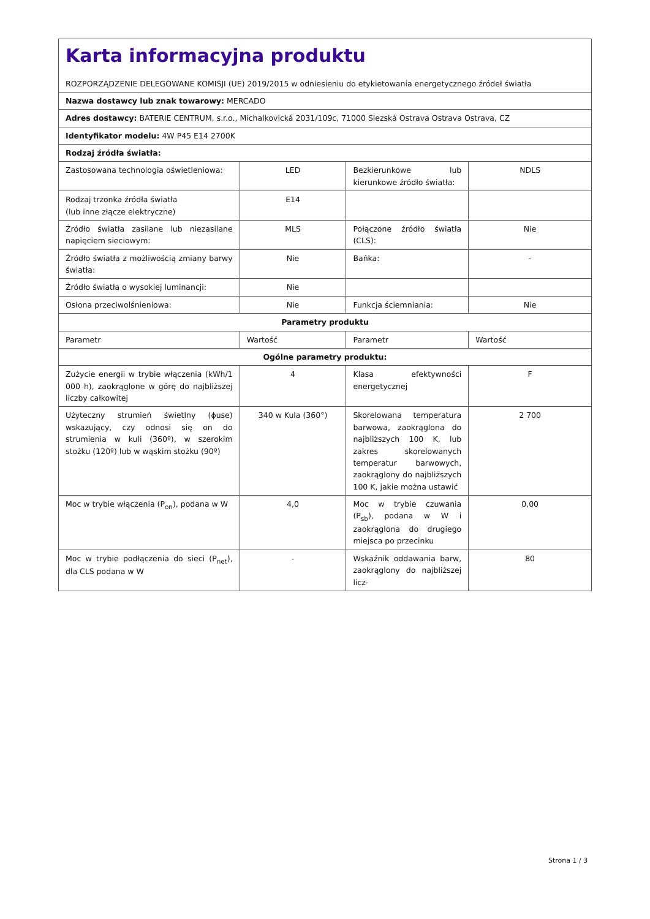| Karta informacyjna produktu ROZPORZĄDZENIE DELEGOWANE KOMISJI (UE) 2019/2015 w odniesieniu do etykietowania energetycznego źródeł światła | | | |
| Nazwa dostawcy lub znak towarowy: MERCADO | | | |
| Adres dostawcy: BATERIE CENTRUM, s.r.o., Michalkovická 2031/109c, 71000 Slezská Ostrava Ostrava Ostrava, CZ | | | |
| Identyfikator modelu: 4W P45 E14 2700K | | | |
| Rodzaj źródła światła: | | | |
| Zastosowana technologia oświetleniowa: | LED | Bezkierunkowe lub kierunkowe źródło światła: | NDLS |
| Rodzaj trzonka źródła światła (lub inne złącze elektryczne) | E14 | | |
| Źródło światła zasilane lub niezasilane napięciem sieciowym: | MLS | Połączone źródło światła (CLS): | Nie |
| Źródło światła z możliwością zmiany barwy światła: | Nie | Bańka: | - |
| Źródło światła o wysokiej luminancji: | Nie | | |
| Osłona przeciwolśnieniowa: | Nie | Funkcja ściemniania: | Nie |
| Parametry produktu | | | |
| Parametr | Wartość | Parametr | Wartość |
| Ogólne parametry produktu: | | | |
| Zużycie energii w trybie włączenia (kWh/1 000 h), zaokrąglone w górę do najbliższej liczby całkowitej | 4 | Klasa efektywności energetycznej | F |
| Użyteczny strumień świetlny (ϕuse) wskazujący, czy odnosi się on do strumienia w kuli (360º), w szerokim stożku (120º) lub w wąskim stożku (90º) | 340 w Kula (360°) | Skorelowana temperatura barwowa, zaokrąglona do najbliższych 100 K, lub zakres skorelowanych temperatur barwowych, zaokrąglony do najbliższych 100 K, jakie można ustawić | 2 700 |
| Moc w trybie włączenia (P<sub>on</sub>), podana w W | 4,0 | Moc w trybie czuwania (P<sub>sb</sub>), podana w W i zaokrąglona do drugiego miejsca po przecinku | 0,00 |
| Moc w trybie podłączenia do sieci (P<sub>net</sub>), dla CLS podana w W | - | Wskaźnik oddawania barw, zaokrąglony do najbliższej licz- | 80 |
Strona 1 / 3